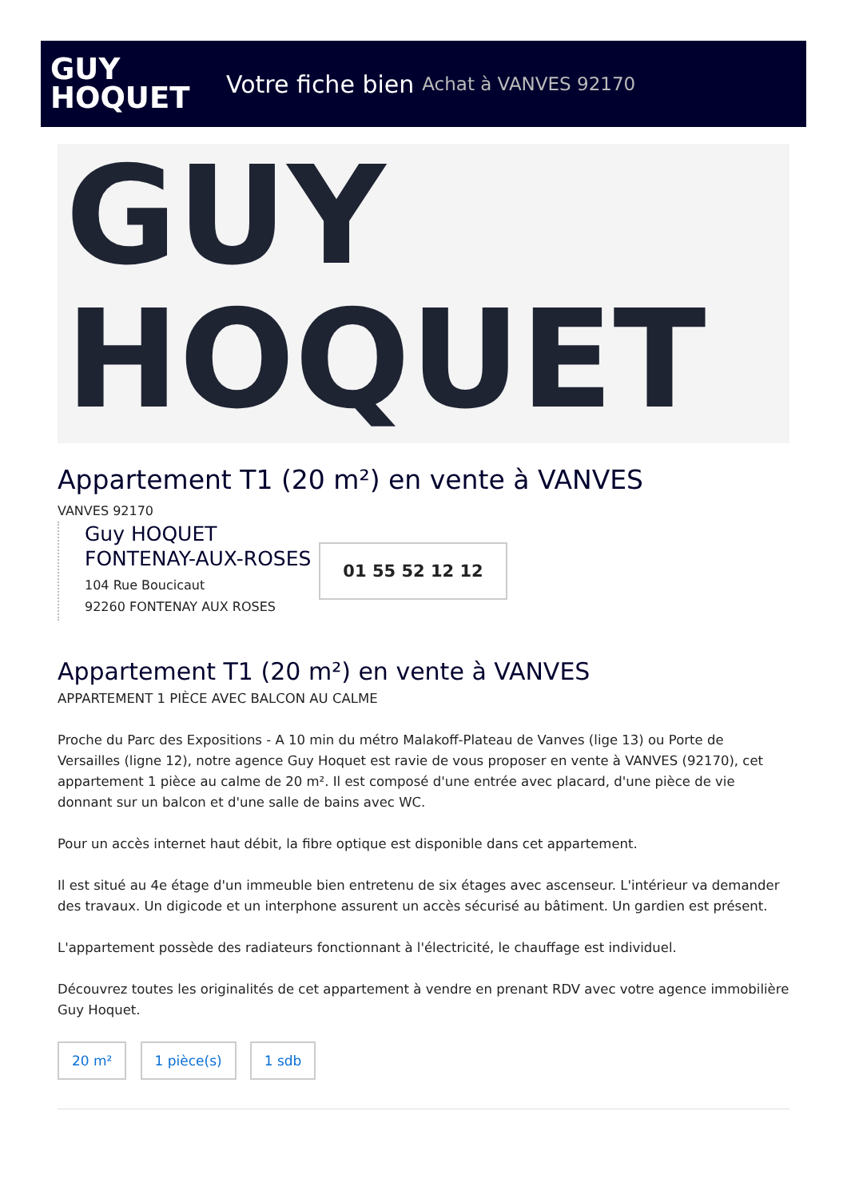GUY
HOQUET
Votre fiche bien Achat à VANVES 92170
GUY
HOQUET
Appartement T1 (20 m²) en vente à VANVES
VANVES 92170
Guy HOQUET
FONTENAY-AUX-ROSES
104 Rue Boucicaut
92260 FONTENAY AUX ROSES
01 55 52 12 12
Appartement T1 (20 m²) en vente à VANVES
APPARTEMENT 1 PIÈCE AVEC BALCON AU CALME
Proche du Parc des Expositions - A 10 min du métro Malakoff-Plateau de Vanves (lige 13) ou Porte de Versailles (ligne 12), notre agence Guy Hoquet est ravie de vous proposer en vente à VANVES (92170), cet appartement 1 pièce au calme de 20 m². Il est composé d'une entrée avec placard, d'une pièce de vie donnant sur un balcon et d'une salle de bains avec WC.
Pour un accès internet haut débit, la fibre optique est disponible dans cet appartement.
Il est situé au 4e étage d'un immeuble bien entretenu de six étages avec ascenseur. L'intérieur va demander des travaux. Un digicode et un interphone assurent un accès sécurisé au bâtiment. Un gardien est présent.
L'appartement possède des radiateurs fonctionnant à l'électricité, le chauffage est individuel.
Découvrez toutes les originalités de cet appartement à vendre en prenant RDV avec votre agence immobilière Guy Hoquet.
20 m² 1 pièce(s) 1 sdb